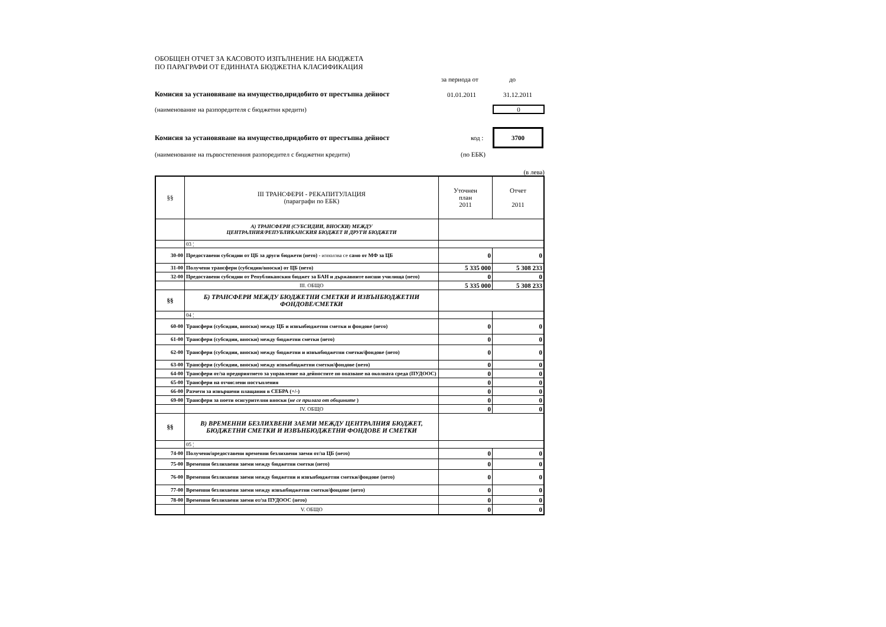ОБОБЩЕН ОТЧЕТ ЗА КАСОВОТО ИЗПЪЛНЕНИЕ НА БЮДЖЕТА
ПО ПАРАГРАФИ ОТ ЕДИННАТА БЮДЖЕТНА КЛАСИФИКАЦИЯ
за периода от до
Комисия за установяване на имущество,придобито от престъпна дейност 01.01.2011 31.12.2011
(наименование на разпоредителя с бюджетни кредити) 0
Комисия за установяване на имущество,придобито от престъпна дейност код : 3700
(наименование на първостепенния разпоредител с бюджетни кредити) (по ЕБК)
(в лева)
| §§ | III ТРАНСФЕРИ - РЕКАПИТУЛАЦИЯ (параграфи по ЕБК) | Уточнен план 2011 | Отчет 2011 |
| | А) ТРАНСФЕРИ (СУБСИДИИ, ВНОСКИ) МЕЖДУ ЦЕНТРАЛНИЯ/РЕПУБЛИКАНСКИЯ БЮДЖЕТ И ДРУГИ БЮДЖЕТИ | | |
| | 03 ¦ | | |
| 30-00 | Предоставени субсидии от ЦБ за други бюджети (нето) - използва се само от МФ за ЦБ | 0 | 0 |
| 31-00 | Получени трансфери (субсидии/вноски) от ЦБ (нето) | 5 335 000 | 5 308 233 |
| 32-00 | Предоставени субсидии от Републиканския бюджет за БАН и държавните висши училища (нето) | 0 | 0 |
| | III. ОБЩО | 5 335 000 | 5 308 233 |
| §§ | Б) ТРАНСФЕРИ МЕЖДУ БЮДЖЕТНИ СМЕТКИ И ИЗВЪНБЮДЖЕТНИ ФОНДОВЕ/СМЕТКИ | | |
| | 04 ¦ | | |
| 60-00 | Трансфери (субсидии, вноски) между ЦБ и извънбюджетни сметки и фондове (нето) | 0 | 0 |
| 61-00 | Трансфери (субсидии, вноски) между бюджетни сметки (нето) | 0 | 0 |
| 62-00 | Трансфери (субсидии, вноски) между бюджетни и извънбюджетни сметки/фондове (нето) | 0 | 0 |
| 63-00 | Трансфери (субсидии, вноски) между извънбюджетни сметки/фондове (нето) | 0 | 0 |
| 64-00 | Трансфери от/за предприятието за управление на дейностите по опазване на околната среда (ПУДООС) | 0 | 0 |
| 65-00 | Трансфери на отчислени постъпления | 0 | 0 |
| 66-00 | Разчети за извършени плащания в СЕБРА (+/-) | 0 | 0 |
| 69-00 | Трансфери за поети осигурителни вноски ( не се прилага от общините ) | 0 | 0 |
| | IV. ОБЩО | 0 | 0 |
| §§ | В) ВРЕМЕННИ БЕЗЛИХВЕНИ ЗАЕМИ МЕЖДУ ЦЕНТРАЛНИЯ БЮДЖЕТ, БЮДЖЕТНИ СМЕТКИ И ИЗВЪНБЮДЖЕТНИ ФОНДОВЕ И СМЕТКИ | | |
| | 05 ¦ | | |
| 74-00 | Получени/предоставени временни безлихвени заеми от/за ЦБ (нето) | 0 | 0 |
| 75-00 | Временни безлихвени заеми между бюджетни сметки (нето) | 0 | 0 |
| 76-00 | Временни безлихвени заеми между бюджетни и извънбюджетни сметки/фондове (нето) | 0 | 0 |
| 77-00 | Временни безлихвени заеми между извънбюджетни сметки/фондове (нето) | 0 | 0 |
| 78-00 | Временни безлихвени заеми от/за ПУДООС (нето) | 0 | 0 |
| | V. ОБЩО | 0 | 0 |